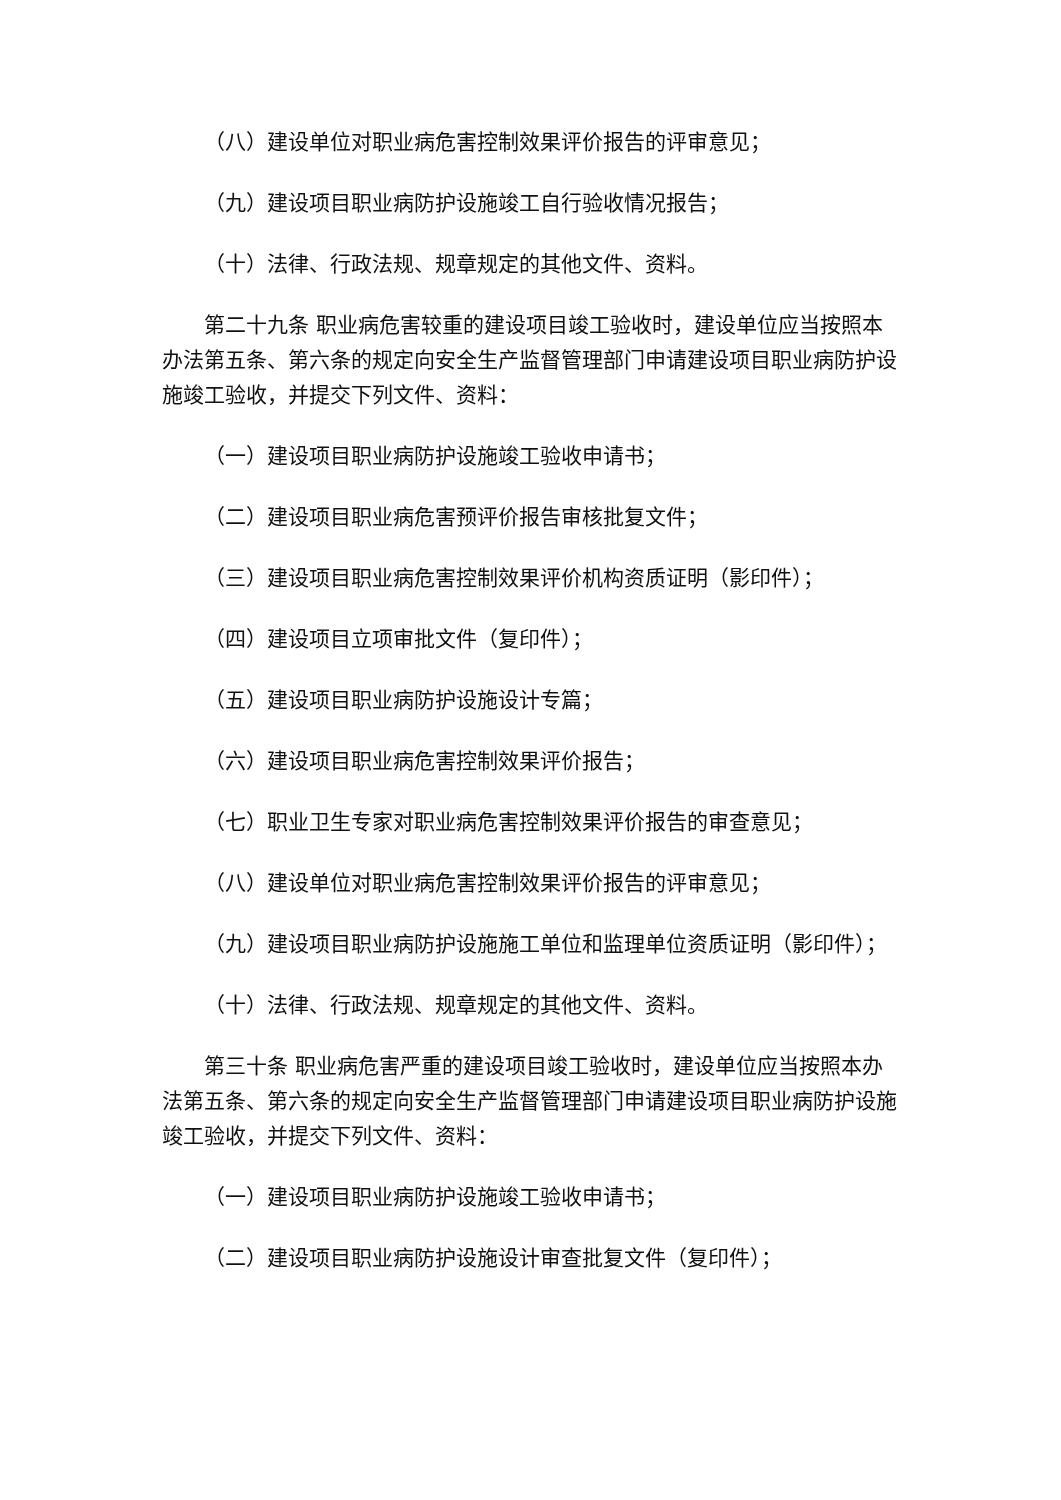（八）建设单位对职业病危害控制效果评价报告的评审意见；
（九）建设项目职业病防护设施竣工自行验收情况报告；
（十）法律、行政法规、规章规定的其他文件、资料。
第二十九条 职业病危害较重的建设项目竣工验收时，建设单位应当按照本办法第五条、第六条的规定向安全生产监督管理部门申请建设项目职业病防护设施竣工验收，并提交下列文件、资料：
（一）建设项目职业病防护设施竣工验收申请书；
（二）建设项目职业病危害预评价报告审核批复文件；
（三）建设项目职业病危害控制效果评价机构资质证明（影印件）；
（四）建设项目立项审批文件（复印件）；
（五）建设项目职业病防护设施设计专篇；
（六）建设项目职业病危害控制效果评价报告；
（七）职业卫生专家对职业病危害控制效果评价报告的审查意见；
（八）建设单位对职业病危害控制效果评价报告的评审意见；
（九）建设项目职业病防护设施施工单位和监理单位资质证明（影印件）；
（十）法律、行政法规、规章规定的其他文件、资料。
第三十条 职业病危害严重的建设项目竣工验收时，建设单位应当按照本办法第五条、第六条的规定向安全生产监督管理部门申请建设项目职业病防护设施竣工验收，并提交下列文件、资料：
（一）建设项目职业病防护设施竣工验收申请书；
（二）建设项目职业病防护设施设计审查批复文件（复印件）；